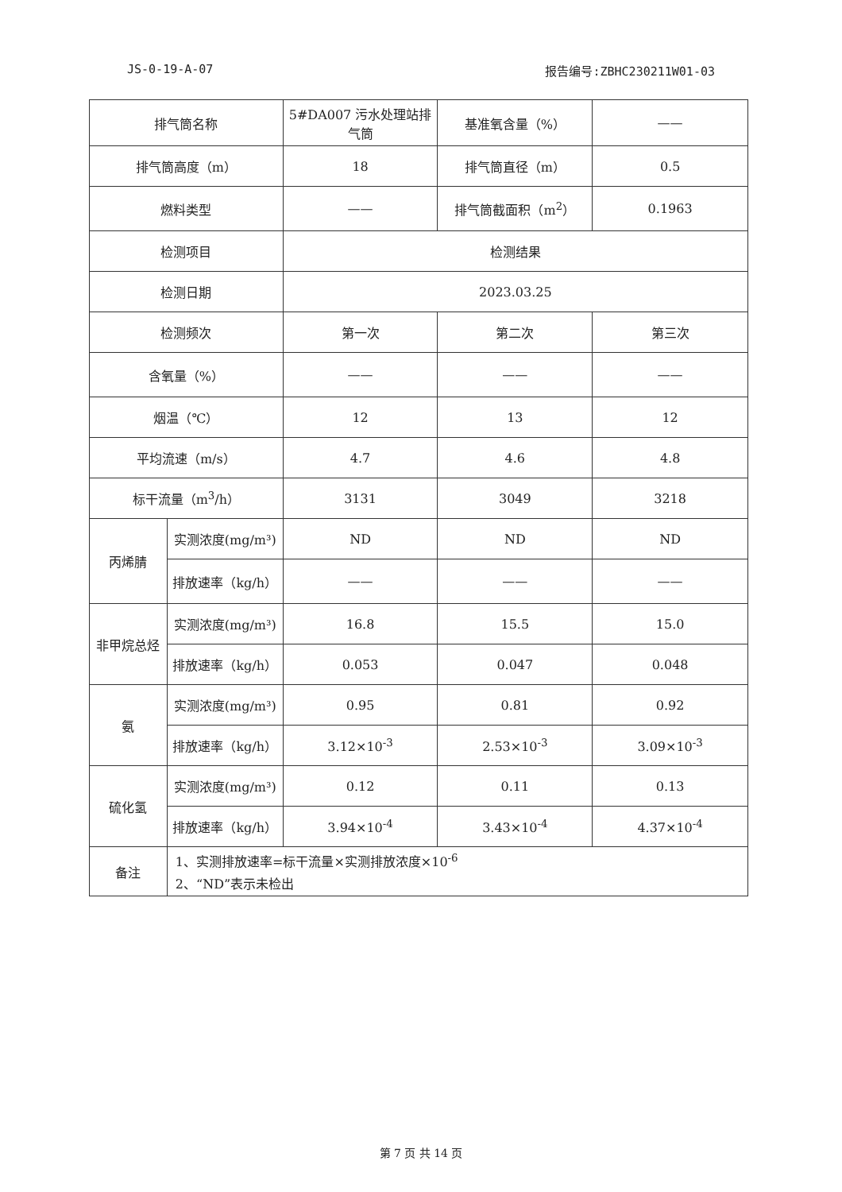JS-0-19-A-07 报告编号:ZBHC230211W01-03
| 排气筒名称 | | 5#DA007 污水处理站排气筒 | 基准氧含量（%） | —— |
| 排气筒高度（m） | | 18 | 排气筒直径（m） | 0.5 |
| 燃料类型 | | —— | 排气筒截面积（m<sup>2</sup>） | 0.1963 |
| 检测项目 | | 检测结果 | | |
| 检测日期 | | 2023.03.25 | | |
| 检测频次 | | 第一次 | 第二次 | 第三次 |
| 含氧量（%） | | —— | —— | —— |
| 烟温（℃） | | 12 | 13 | 12 |
| 平均流速（m/s） | | 4.7 | 4.6 | 4.8 |
| 标干流量（m<sup>3</sup>/h） | | 3131 | 3049 | 3218 |
| 丙烯腈 | 实测浓度(mg/m³) | ND | ND | ND |
| | 排放速率（kg/h） | —— | —— | —— |
| 非甲烷总烃 | 实测浓度(mg/m³) | 16.8 | 15.5 | 15.0 |
| | 排放速率（kg/h） | 0.053 | 0.047 | 0.048 |
| 氨 | 实测浓度(mg/m³) | 0.95 | 0.81 | 0.92 |
| | 排放速率（kg/h） | 3.12×10<sup>-3</sup> | 2.53×10<sup>-3</sup> | 3.09×10<sup>-3</sup> |
| 硫化氢 | 实测浓度(mg/m³) | 0.12 | 0.11 | 0.13 |
| | 排放速率（kg/h） | 3.94×10<sup>-4</sup> | 3.43×10<sup>-4</sup> | 4.37×10<sup>-4</sup> |
| 备注 | 1、实测排放速率=标干流量×实测排放浓度×10<sup>-6</sup> 2、“ND”表示未检出 | | | |
第 7 页 共 14 页